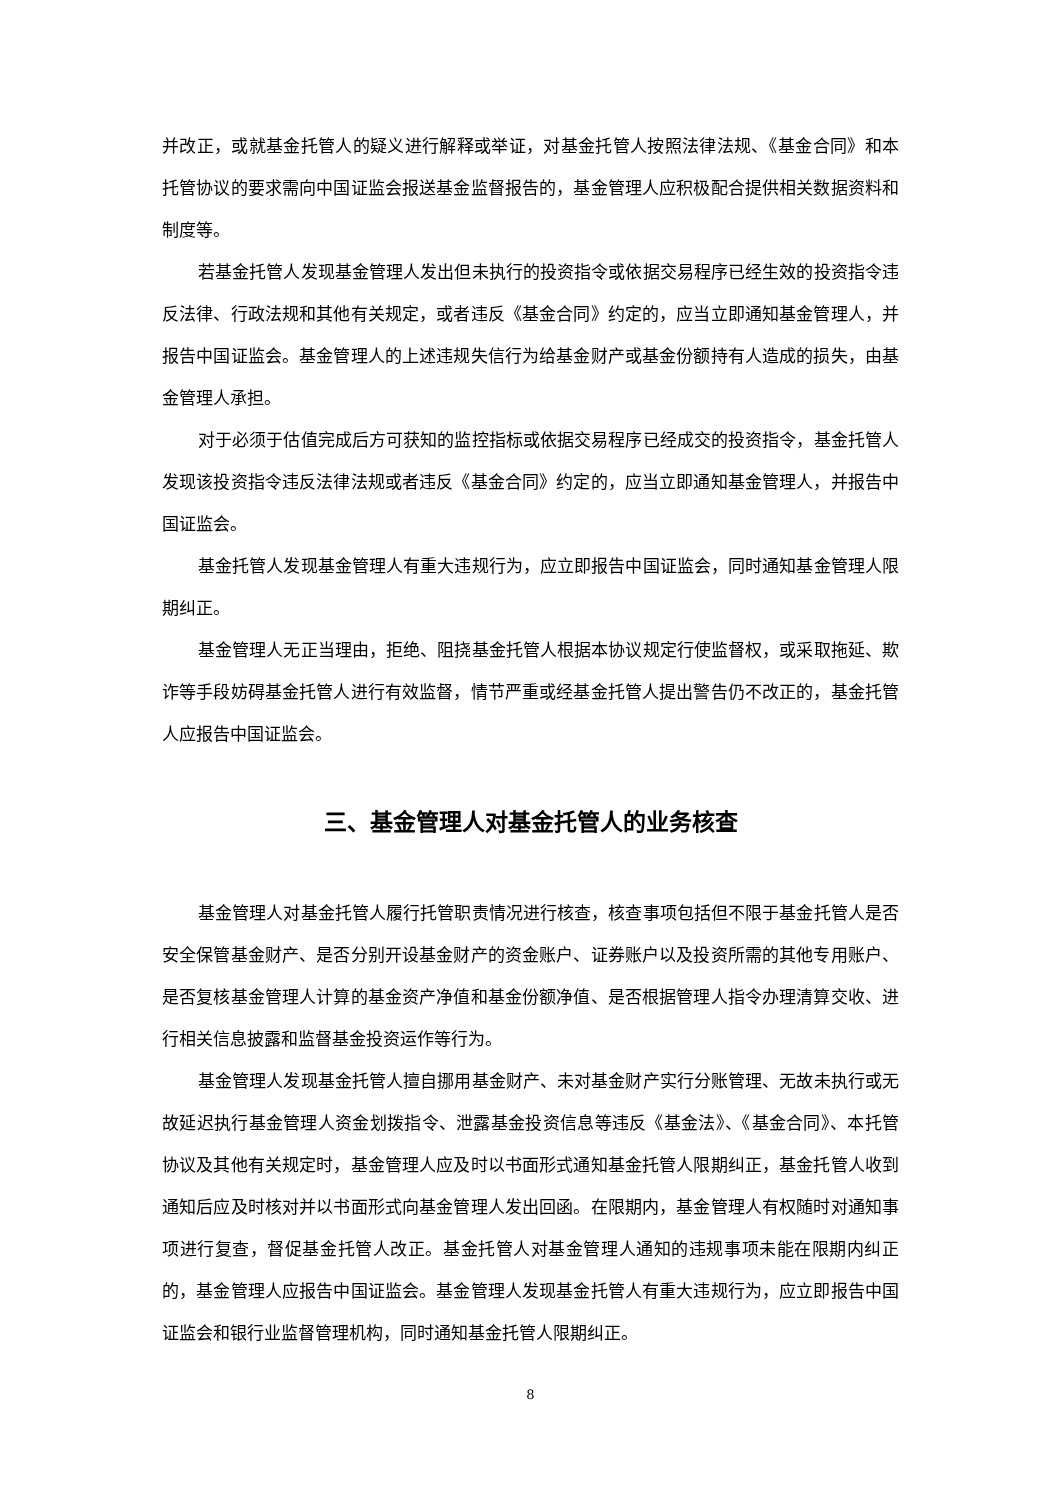并改正，或就基金托管人的疑义进行解释或举证，对基金托管人按照法律法规、《基金合同》和本托管协议的要求需向中国证监会报送基金监督报告的，基金管理人应积极配合提供相关数据资料和制度等。
若基金托管人发现基金管理人发出但未执行的投资指令或依据交易程序已经生效的投资指令违反法律、行政法规和其他有关规定，或者违反《基金合同》约定的，应当立即通知基金管理人，并报告中国证监会。基金管理人的上述违规失信行为给基金财产或基金份额持有人造成的损失，由基金管理人承担。
对于必须于估值完成后方可获知的监控指标或依据交易程序已经成交的投资指令，基金托管人发现该投资指令违反法律法规或者违反《基金合同》约定的，应当立即通知基金管理人，并报告中国证监会。
基金托管人发现基金管理人有重大违规行为，应立即报告中国证监会，同时通知基金管理人限期纠正。
基金管理人无正当理由，拒绝、阻挠基金托管人根据本协议规定行使监督权，或采取拖延、欺诈等手段妨碍基金托管人进行有效监督，情节严重或经基金托管人提出警告仍不改正的，基金托管人应报告中国证监会。
三、基金管理人对基金托管人的业务核查
基金管理人对基金托管人履行托管职责情况进行核查，核查事项包括但不限于基金托管人是否安全保管基金财产、是否分别开设基金财产的资金账户、证券账户以及投资所需的其他专用账户、是否复核基金管理人计算的基金资产净值和基金份额净值、是否根据管理人指令办理清算交收、进行相关信息披露和监督基金投资运作等行为。
基金管理人发现基金托管人擅自挪用基金财产、未对基金财产实行分账管理、无故未执行或无故延迟执行基金管理人资金划拨指令、泄露基金投资信息等违反《基金法》、《基金合同》、本托管协议及其他有关规定时，基金管理人应及时以书面形式通知基金托管人限期纠正，基金托管人收到通知后应及时核对并以书面形式向基金管理人发出回函。在限期内，基金管理人有权随时对通知事项进行复查，督促基金托管人改正。基金托管人对基金管理人通知的违规事项未能在限期内纠正的，基金管理人应报告中国证监会。基金管理人发现基金托管人有重大违规行为，应立即报告中国证监会和银行业监督管理机构，同时通知基金托管人限期纠正。
8